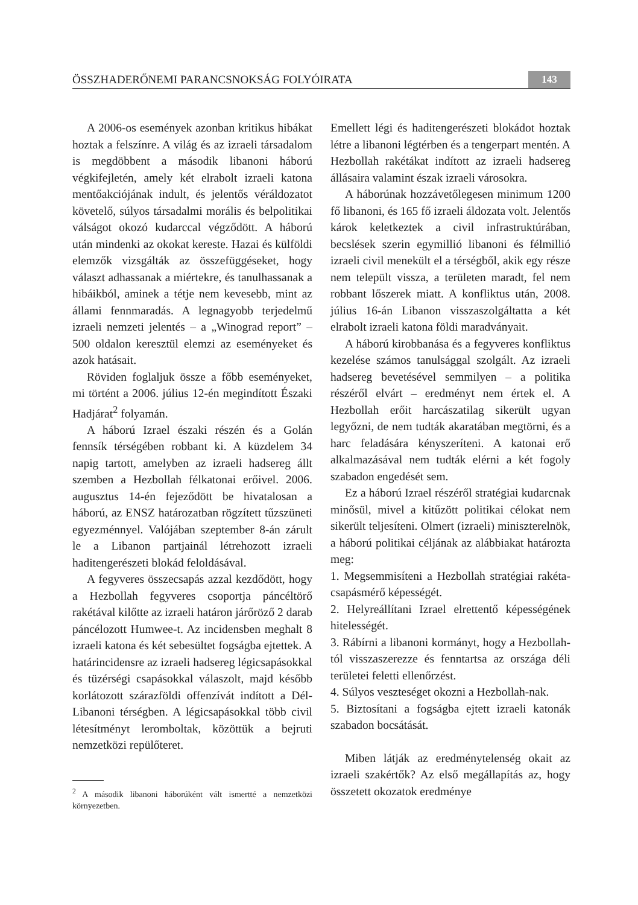ÖSSZHADERŐNEMI PARANCSNOKSÁG FOLYÓIRATA 143
A 2006-os események azonban kritikus hibákat hoztak a felszínre. A világ és az izraeli társadalom is megdöbbent a második libanoni háború végkifejletén, amely két elrabolt izraeli katona mentőakciójának indult, és jelentős véráldozatot követelő, súlyos társadalmi morális és belpolitikai válságot okozó kudarccal végződött. A háború után mindenki az okokat kereste. Hazai és külföldi elemzők vizsgálták az összefüggéseket, hogy választ adhassanak a miértekre, és tanulhassanak a hibáikból, aminek a tétje nem kevesebb, mint az állami fennmaradás. A legnagyobb terjedelmű izraeli nemzeti jelentés – a „Winograd report” – 500 oldalon keresztül elemzi az eseményeket és azok hatásait.
Röviden foglaljuk össze a főbb eseményeket, mi történt a 2006. július 12-én megindított Északi Hadjárat<sup>2</sup> folyamán.
A háború Izrael északi részén és a Golán fennsík térségében robbant ki. A küzdelem 34 napig tartott, amelyben az izraeli hadsereg állt szemben a Hezbollah félkatonai erőivel. 2006. augusztus 14-én fejeződött be hivatalosan a háború, az ENSZ határozatban rögzített tűzszüneti egyezménnyel. Valójában szeptember 8-án zárult le a Libanon partjainál létrehozott izraeli haditengerészeti blokád feloldásával.
A fegyveres összecsapás azzal kezdődött, hogy a Hezbollah fegyveres csoportja páncéltörő rakétával kilőtte az izraeli határon járőröző 2 darab páncélozott Humwee-t. Az incidensben meghalt 8 izraeli katona és két sebesültet fogságba ejtettek. A határincidensre az izraeli hadsereg légicsapásokkal és tüzérségi csapásokkal válaszolt, majd később korlátozott szárazföldi offenzívát indított a Dél-Libanoni térségben. A légicsapásokkal több civil létesítményt leromboltak, közöttük a bejruti nemzetközi repülőteret.
<sup>2</sup> A második libanoni háborúként vált ismertté a nemzetközi környezetben.
Emellett légi és haditengerészeti blokádot hoztak létre a libanoni légtérben és a tengerpart mentén. A Hezbollah rakétákat indított az izraeli hadsereg állásaira valamint észak izraeli városokra.
A háborúnak hozzávetőlegesen minimum 1200 fő libanoni, és 165 fő izraeli áldozata volt. Jelentős károk keletkeztek a civil infrastruktúrában, becslések szerin egymillió libanoni és félmillió izraeli civil menekült el a térségből, akik egy része nem települt vissza, a területen maradt, fel nem robbant lőszerek miatt. A konfliktus után, 2008. július 16-án Libanon visszaszolgáltatta a két elrabolt izraeli katona földi maradványait.
A háború kirobbanása és a fegyveres konfliktus kezelése számos tanulsággal szolgált. Az izraeli hadsereg bevetésével semmilyen – a politika részéről elvárt – eredményt nem értek el. A Hezbollah erőit harcászatilag sikerült ugyan legyőzni, de nem tudták akaratában megtörni, és a harc feladására kényszeríteni. A katonai erő alkalmazásával nem tudták elérni a két fogoly szabadon engedését sem.
Ez a háború Izrael részéről stratégiai kudarcnak minősül, mivel a kitűzött politikai célokat nem sikerült teljesíteni. Olmert (izraeli) miniszterelnök, a háború politikai céljának az alábbiakat határozta meg:
1. Megsemmisíteni a Hezbollah stratégiai rakéta-csapásmérő képességét.
2. Helyreállítani Izrael elrettentő képességének hitelességét.
3. Rábírni a libanoni kormányt, hogy a Hezbollah-tól visszaszerezze és fenntartsa az országa déli területei feletti ellenőrzést.
4. Súlyos veszteséget okozni a Hezbollah-nak.
5. Biztosítani a fogságba ejtett izraeli katonák szabadon bocsátását.
Miben látják az eredménytelenség okait az izraeli szakértők? Az első megállapítás az, hogy összetett okozatok eredménye